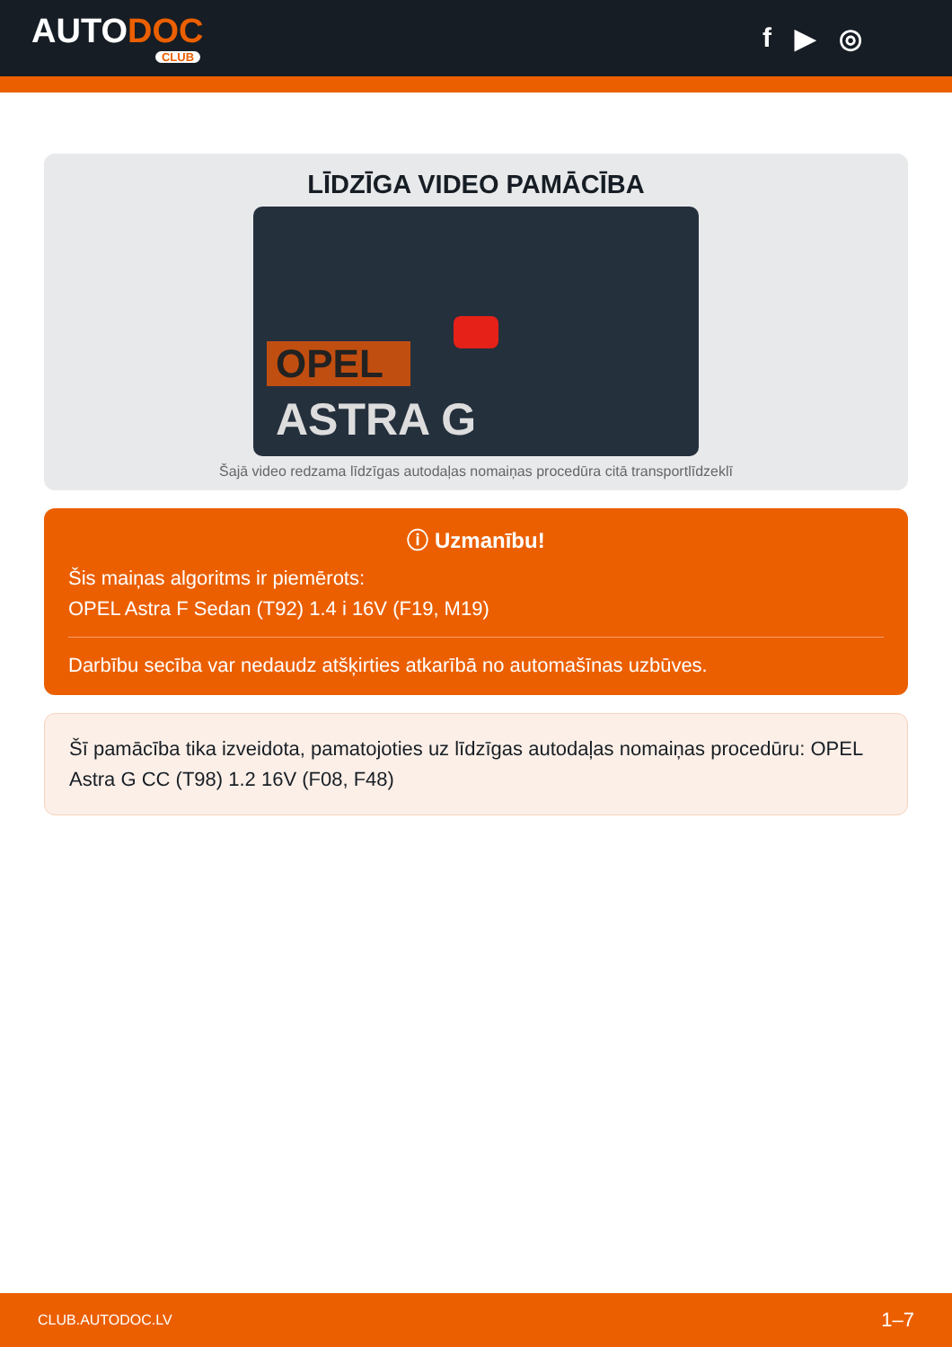AUTODOC
CLUB
f ▶ ◎
LĪDZĪGA VIDEO PAMĀCĪBA
OPEL
ASTRA G
Šajā video redzama līdzīgas autodaļas nomaiņas procedūra citā transportlīdzeklī
ⓘ Uzmanību!
Šis maiņas algoritms ir piemērots:
OPEL Astra F Sedan (T92) 1.4 i 16V (F19, M19)
Darbību secība var nedaudz atšķirties atkarībā no automašīnas uzbūves.
Šī pamācība tika izveidota, pamatojoties uz līdzīgas autodaļas nomaiņas procedūru: OPEL Astra G CC (T98) 1.2 16V (F08, F48)
CLUB.AUTODOC.LV 1–7